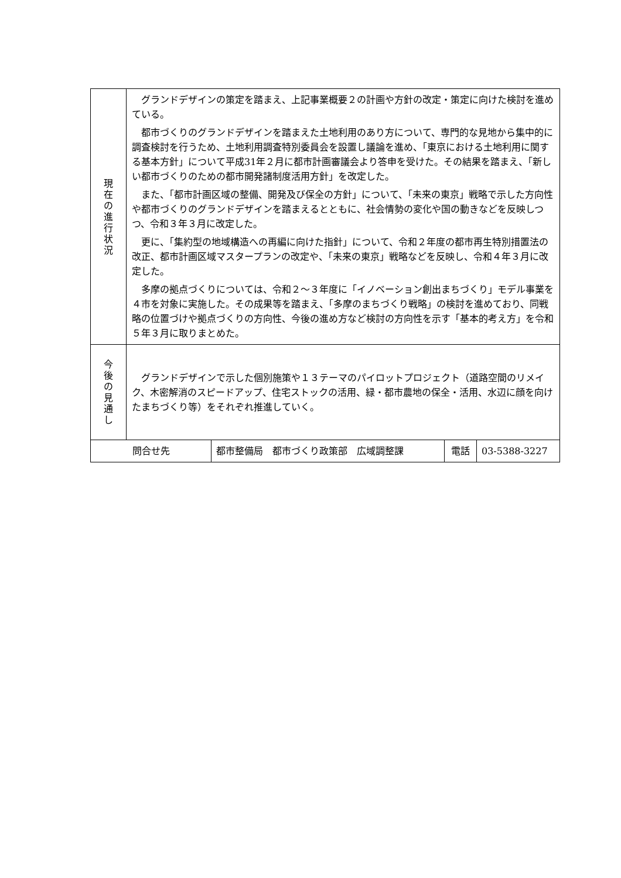| 現在の進行状況 | グランドデザインの策定を踏まえ、上記事業概要２の計画や方針の改定・策定に向けた検討を進めている。 都市づくりのグランドデザインを踏まえた土地利用のあり方について、専門的な見地から集中的に調査検討を行うため、土地利用調査特別委員会を設置し議論を進め、「東京における土地利用に関する基本方針」について平成31年２月に都市計画審議会より答申を受けた。その結果を踏まえ、「新しい都市づくりのための都市開発諸制度活用方針」を改定した。 また、「都市計画区域の整備、開発及び保全の方針」について、「未来の東京」戦略で示した方向性や都市づくりのグランドデザインを踏まえるとともに、社会情勢の変化や国の動きなどを反映しつつ、令和３年３月に改定した。 更に、「集約型の地域構造への再編に向けた指針」について、令和２年度の都市再生特別措置法の改正、都市計画区域マスタープランの改定や、「未来の東京」戦略などを反映し、令和４年３月に改定した。 多摩の拠点づくりについては、令和２～３年度に「イノベーション創出まちづくり」モデル事業を４市を対象に実施した。その成果等を踏まえ、「多摩のまちづくり戦略」の検討を進めており、同戦略の位置づけや拠点づくりの方向性、今後の進め方など検討の方向性を示す「基本的考え方」を令和５年３月に取りまとめた。 |
| 今後の見通し | グランドデザインで示した個別施策や１３テーマのパイロットプロジェクト（道路空間のリメイク、木密解消のスピードアップ、住宅ストックの活用、緑・都市農地の保全・活用、水辺に顔を向けたまちづくり等）をそれぞれ推進していく。 |
| 問合せ先 | 都市整備局 都市づくり政策部 広域調整課 | 電話 | 03-5388-3227 |